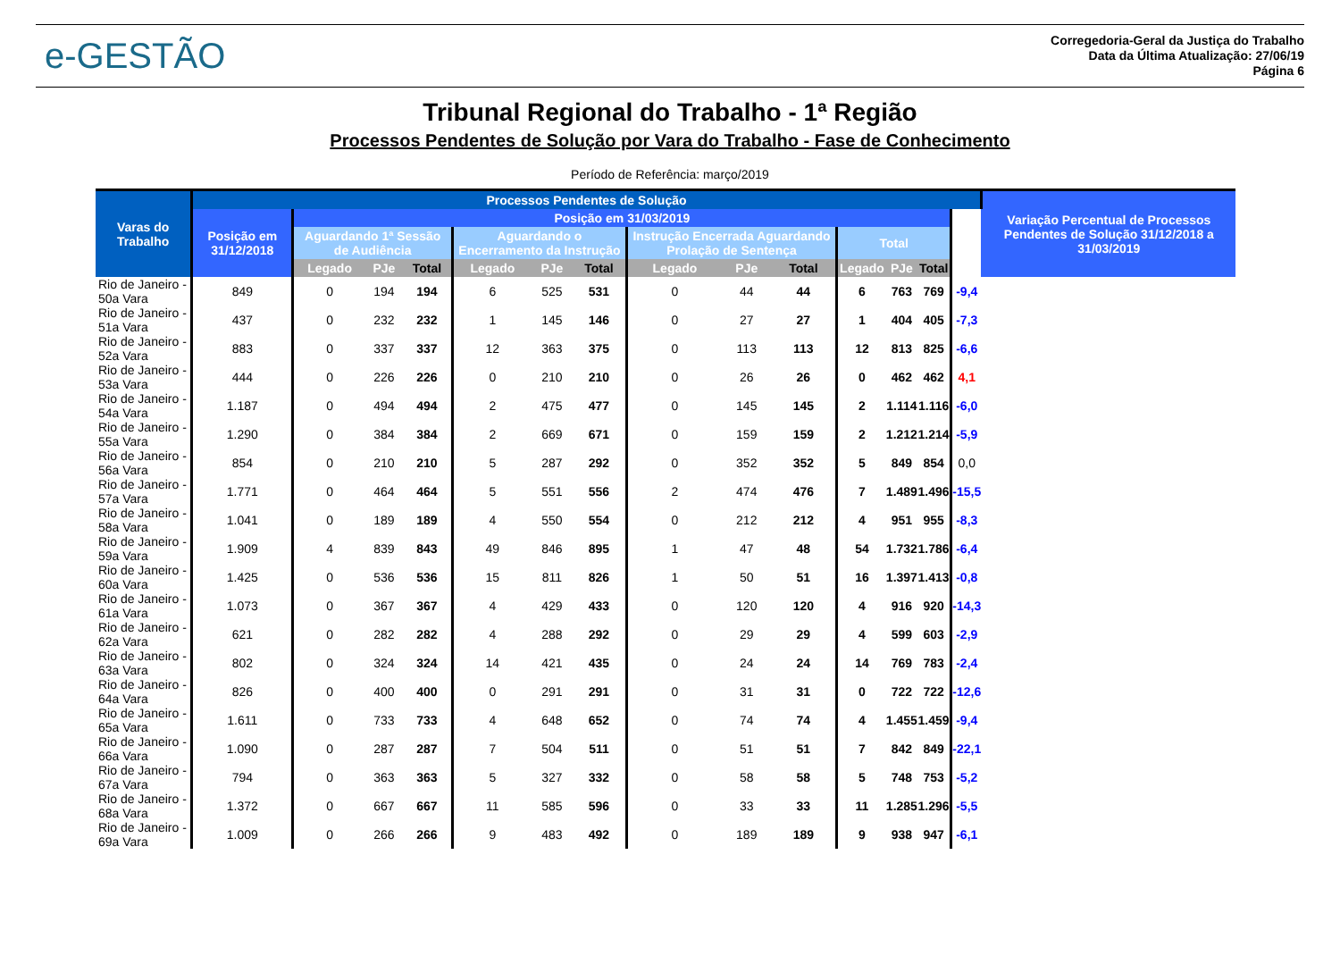e-GESTÃO
Corregedoria-Geral da Justiça do Trabalho
Data da Última Atualização: 27/06/19
Página 6
Tribunal Regional do Trabalho - 1ª Região
Processos Pendentes de Solução por Vara do Trabalho - Fase de Conhecimento
Período de Referência: março/2019
| Varas do Trabalho | Processos Pendentes de Solução | | | | | | | | | | | | | | Variação Percentual de Processos Pendentes de Solução 31/12/2018 a 31/03/2019 |
| --- | --- | --- | --- | --- | --- | --- | --- | --- | --- | --- | --- | --- | --- | --- | --- |
| | Posição em 31/12/2018 | Posição em 31/03/2019 | | | | | | | | | | | | | |
| | | Aguardando 1ª Sessão de Audiência | | | Aguardando o Encerramento da Instrução | | | Instrução Encerrada Aguardando Prolação de Sentença | | | Total | | | | |
| | | Legado | PJe | Total | Legado | PJe | Total | Legado | PJe | Total | Legado | PJe | Total | | |
| Rio de Janeiro - 50a Vara | 849 | 0 | 194 | 194 | 6 | 525 | 531 | 0 | 44 | 44 | 6 | 763 | 769 | -9,4 | |
| Rio de Janeiro - 51a Vara | 437 | 0 | 232 | 232 | 1 | 145 | 146 | 0 | 27 | 27 | 1 | 404 | 405 | -7,3 | |
| Rio de Janeiro - 52a Vara | 883 | 0 | 337 | 337 | 12 | 363 | 375 | 0 | 113 | 113 | 12 | 813 | 825 | -6,6 | |
| Rio de Janeiro - 53a Vara | 444 | 0 | 226 | 226 | 0 | 210 | 210 | 0 | 26 | 26 | 0 | 462 | 462 | 4,1 | |
| Rio de Janeiro - 54a Vara | 1.187 | 0 | 494 | 494 | 2 | 475 | 477 | 0 | 145 | 145 | 2 | 1.114 | 1.116 | -6,0 | |
| Rio de Janeiro - 55a Vara | 1.290 | 0 | 384 | 384 | 2 | 669 | 671 | 0 | 159 | 159 | 2 | 1.212 | 1.214 | -5,9 | |
| Rio de Janeiro - 56a Vara | 854 | 0 | 210 | 210 | 5 | 287 | 292 | 0 | 352 | 352 | 5 | 849 | 854 | 0,0 | |
| Rio de Janeiro - 57a Vara | 1.771 | 0 | 464 | 464 | 5 | 551 | 556 | 2 | 474 | 476 | 7 | 1.489 | 1.496 | -15,5 | |
| Rio de Janeiro - 58a Vara | 1.041 | 0 | 189 | 189 | 4 | 550 | 554 | 0 | 212 | 212 | 4 | 951 | 955 | -8,3 | |
| Rio de Janeiro - 59a Vara | 1.909 | 4 | 839 | 843 | 49 | 846 | 895 | 1 | 47 | 48 | 54 | 1.732 | 1.786 | -6,4 | |
| Rio de Janeiro - 60a Vara | 1.425 | 0 | 536 | 536 | 15 | 811 | 826 | 1 | 50 | 51 | 16 | 1.397 | 1.413 | -0,8 | |
| Rio de Janeiro - 61a Vara | 1.073 | 0 | 367 | 367 | 4 | 429 | 433 | 0 | 120 | 120 | 4 | 916 | 920 | -14,3 | |
| Rio de Janeiro - 62a Vara | 621 | 0 | 282 | 282 | 4 | 288 | 292 | 0 | 29 | 29 | 4 | 599 | 603 | -2,9 | |
| Rio de Janeiro - 63a Vara | 802 | 0 | 324 | 324 | 14 | 421 | 435 | 0 | 24 | 24 | 14 | 769 | 783 | -2,4 | |
| Rio de Janeiro - 64a Vara | 826 | 0 | 400 | 400 | 0 | 291 | 291 | 0 | 31 | 31 | 0 | 722 | 722 | -12,6 | |
| Rio de Janeiro - 65a Vara | 1.611 | 0 | 733 | 733 | 4 | 648 | 652 | 0 | 74 | 74 | 4 | 1.455 | 1.459 | -9,4 | |
| Rio de Janeiro - 66a Vara | 1.090 | 0 | 287 | 287 | 7 | 504 | 511 | 0 | 51 | 51 | 7 | 842 | 849 | -22,1 | |
| Rio de Janeiro - 67a Vara | 794 | 0 | 363 | 363 | 5 | 327 | 332 | 0 | 58 | 58 | 5 | 748 | 753 | -5,2 | |
| Rio de Janeiro - 68a Vara | 1.372 | 0 | 667 | 667 | 11 | 585 | 596 | 0 | 33 | 33 | 11 | 1.285 | 1.296 | -5,5 | |
| Rio de Janeiro - 69a Vara | 1.009 | 0 | 266 | 266 | 9 | 483 | 492 | 0 | 189 | 189 | 9 | 938 | 947 | -6,1 | |